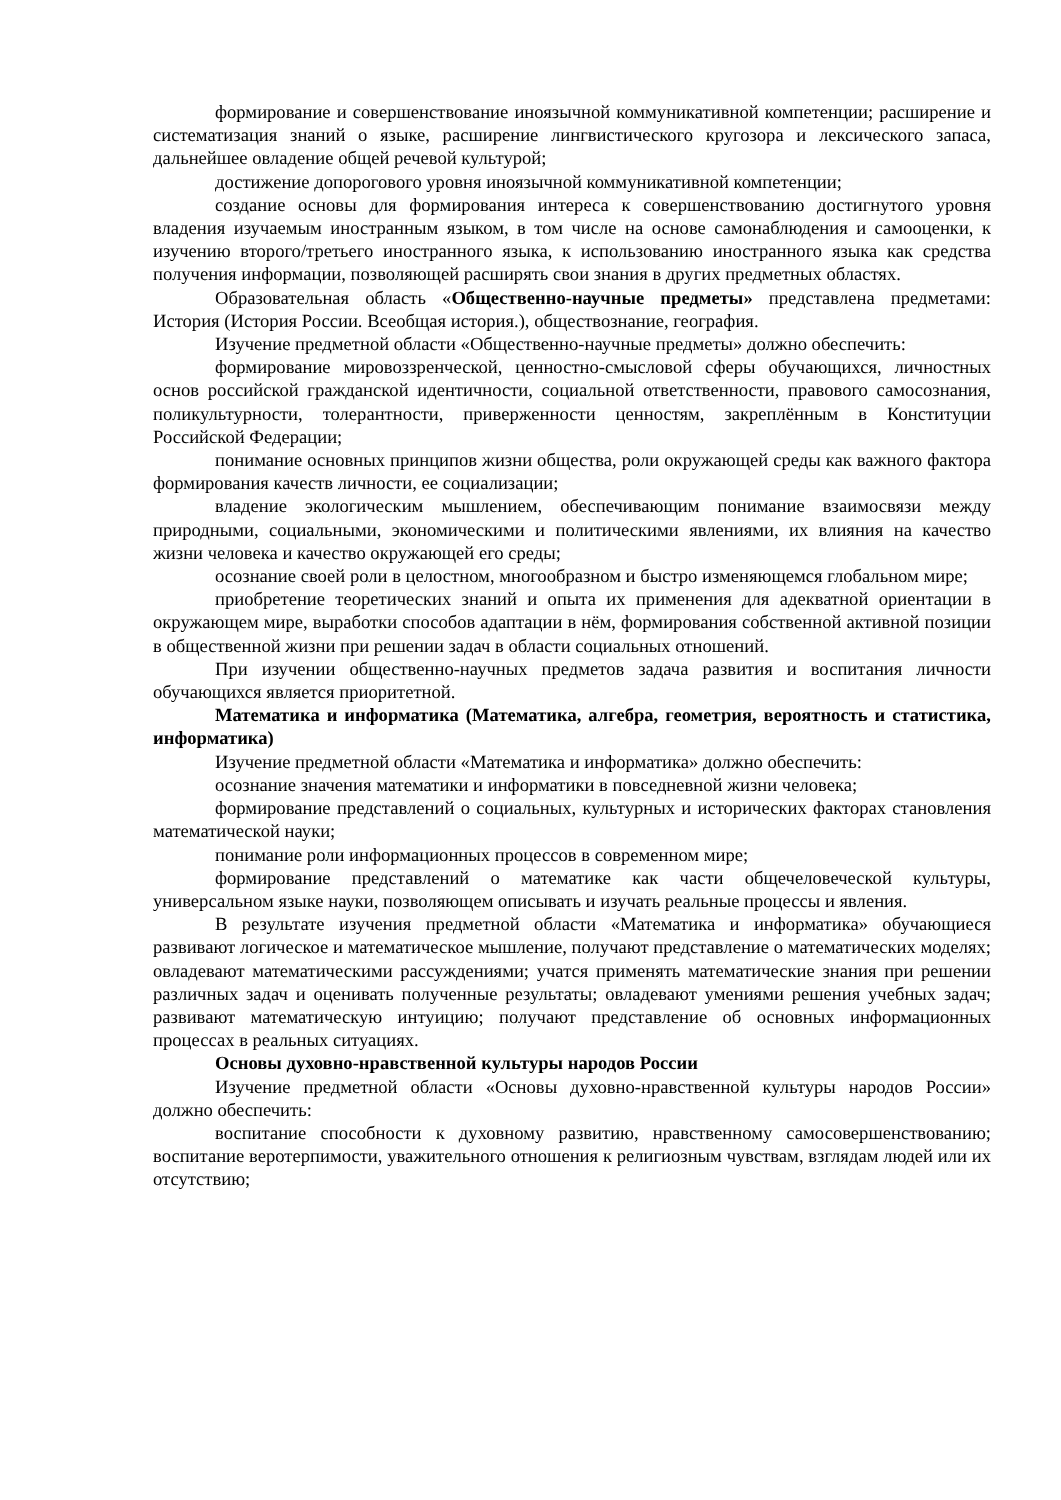формирование и совершенствование иноязычной коммуникативной компетенции; расширение и систематизация знаний о языке, расширение лингвистического кругозора и лексического запаса, дальнейшее овладение общей речевой культурой;
достижение допорогового уровня иноязычной коммуникативной компетенции;
создание основы для формирования интереса к совершенствованию достигнутого уровня владения изучаемым иностранным языком, в том числе на основе самонаблюдения и самооценки, к изучению второго/третьего иностранного языка, к использованию иностранного языка как средства получения информации, позволяющей расширять свои знания в других предметных областях.
Образовательная область «Общественно-научные предметы» представлена предметами: История (История России. Всеобщая история.), обществознание, география.
Изучение предметной области «Общественно-научные предметы» должно обеспечить:
формирование мировоззренческой, ценностно-смысловой сферы обучающихся, личностных основ российской гражданской идентичности, социальной ответственности, правового самосознания, поликультурности, толерантности, приверженности ценностям, закреплённым в Конституции Российской Федерации;
понимание основных принципов жизни общества, роли окружающей среды как важного фактора формирования качеств личности, ее социализации;
владение экологическим мышлением, обеспечивающим понимание взаимосвязи между природными, социальными, экономическими и политическими явлениями, их влияния на качество жизни человека и качество окружающей его среды;
осознание своей роли в целостном, многообразном и быстро изменяющемся глобальном мире;
приобретение теоретических знаний и опыта их применения для адекватной ориентации в окружающем мире, выработки способов адаптации в нём, формирования собственной активной позиции в общественной жизни при решении задач в области социальных отношений.
При изучении общественно-научных предметов задача развития и воспитания личности обучающихся является приоритетной.
Математика и информатика (Математика, алгебра, геометрия, вероятность и статистика, информатика)
Изучение предметной области «Математика и информатика» должно обеспечить:
осознание значения математики и информатики в повседневной жизни человека;
формирование представлений о социальных, культурных и исторических факторах становления математической науки;
понимание роли информационных процессов в современном мире;
формирование представлений о математике как части общечеловеческой культуры, универсальном языке науки, позволяющем описывать и изучать реальные процессы и явления.
В результате изучения предметной области «Математика и информатика» обучающиеся развивают логическое и математическое мышление, получают представление о математических моделях; овладевают математическими рассуждениями; учатся применять математические знания при решении различных задач и оценивать полученные результаты; овладевают умениями решения учебных задач; развивают математическую интуицию; получают представление об основных информационных процессах в реальных ситуациях.
Основы духовно-нравственной культуры народов России
Изучение предметной области «Основы духовно-нравственной культуры народов России» должно обеспечить:
воспитание способности к духовному развитию, нравственному самосовершенствованию; воспитание веротерпимости, уважительного отношения к религиозным чувствам, взглядам людей или их отсутствию;